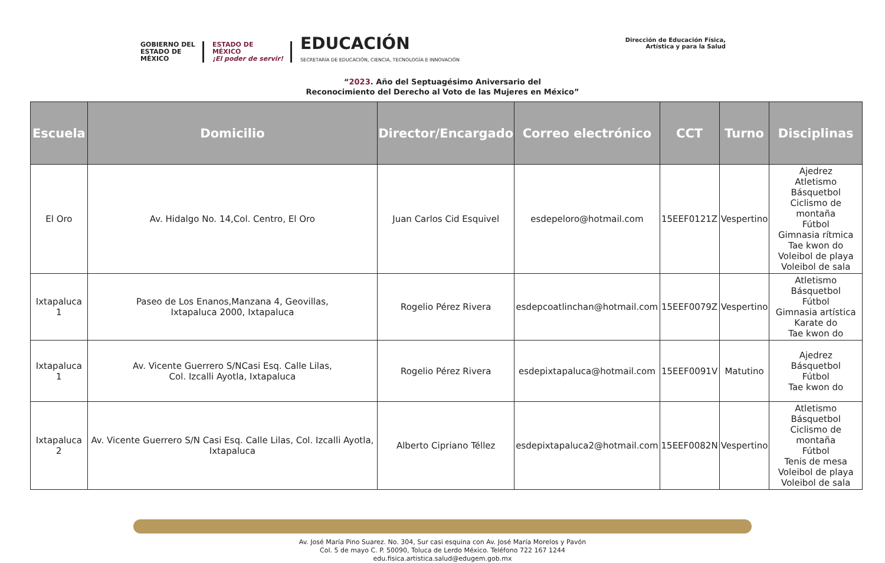GOBIERNO DEL
ESTADO DE
MÉXICO
ESTADO DE
MÉXICO
¡El poder de servir!
EDUCACIÓN
SECRETARÍA DE EDUCACIÓN, CIENCIA, TECNOLOGÍA E INNOVACIÓN
Dirección de Educación Física,
Artística y para la Salud
“2023. Año del Septuagésimo Aniversario del
Reconocimiento del Derecho al Voto de las Mujeres en México”
| Escuela | Domicilio | Director/Encargado | Correo electrónico | CCT | Turno | Disciplinas |
| --- | --- | --- | --- | --- | --- | --- |
| El Oro | Av. Hidalgo No. 14,Col. Centro, El Oro | Juan Carlos Cid Esquivel | esdepeloro@hotmail.com | 15EEF0121Z | Vespertino | Ajedrez Atletismo Básquetbol Ciclismo de montaña Fútbol Gimnasia rítmica Tae kwon do Voleibol de playa Voleibol de sala |
| Ixtapaluca 1 | Paseo de Los Enanos,Manzana 4, Geovillas, Ixtapaluca 2000, Ixtapaluca | Rogelio Pérez Rivera | esdepcoatlinchan@hotmail.com | 15EEF0079Z | Vespertino | Atletismo Básquetbol Fútbol Gimnasia artística Karate do Tae kwon do |
| Ixtapaluca 1 | Av. Vicente Guerrero S/NCasi Esq. Calle Lilas, Col. Izcalli Ayotla, Ixtapaluca | Rogelio Pérez Rivera | esdepixtapaluca@hotmail.com | 15EEF0091V | Matutino | Ajedrez Básquetbol Fútbol Tae kwon do |
| Ixtapaluca 2 | Av. Vicente Guerrero S/N Casi Esq. Calle Lilas, Col. Izcalli Ayotla, Ixtapaluca | Alberto Cipriano Téllez | esdepixtapaluca2@hotmail.com | 15EEF0082N | Vespertino | Atletismo Básquetbol Ciclismo de montaña Fútbol Tenis de mesa Voleibol de playa Voleibol de sala |
Av. José María Pino Suarez. No. 304, Sur casi esquina con Av. José María Morelos y Pavón
Col. 5 de mayo C. P. 50090, Toluca de Lerdo México. Teléfono 722 167 1244
edu.fisica.artistica.salud@edugem.gob.mx